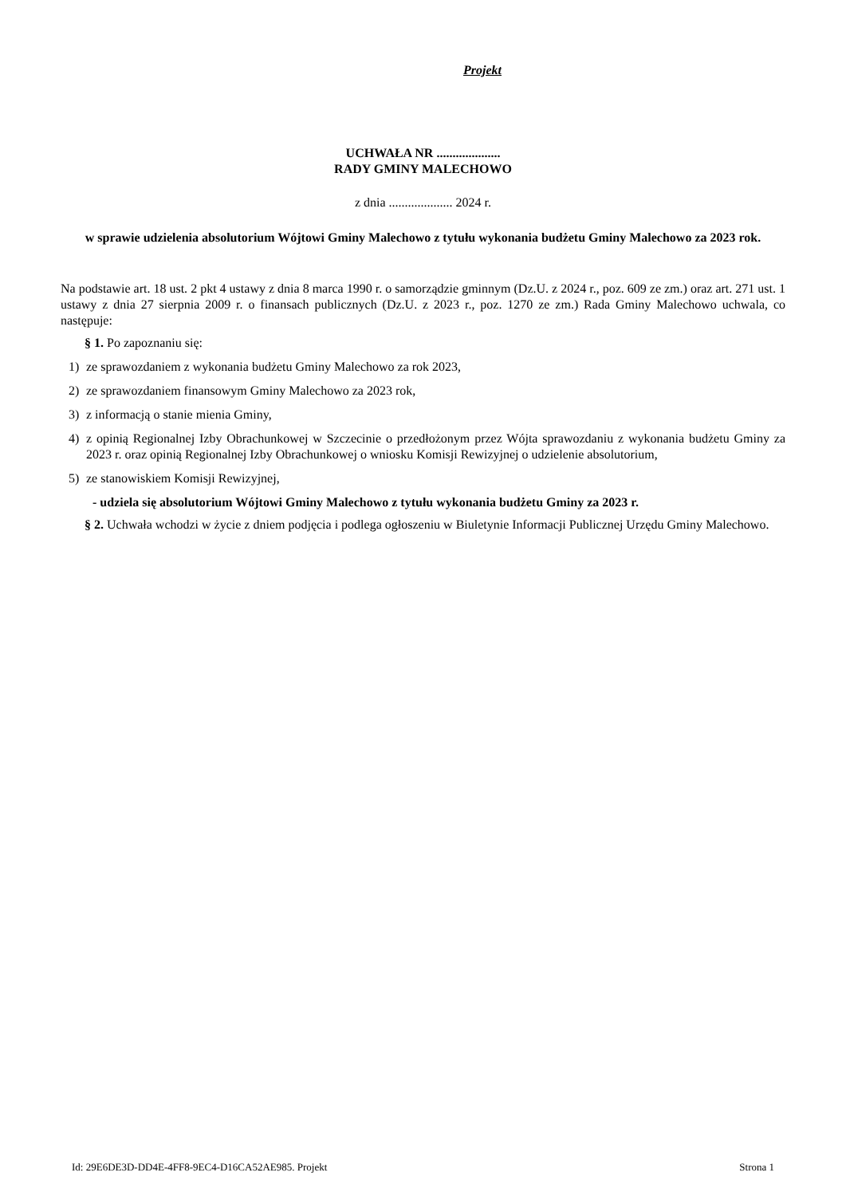Projekt
UCHWAŁA NR ....................
RADY GMINY MALECHOWO
z dnia .................... 2024 r.
w sprawie udzielenia absolutorium Wójtowi Gminy Malechowo z tytułu wykonania budżetu Gminy Malechowo za 2023 rok.
Na podstawie art. 18 ust. 2 pkt 4 ustawy z dnia 8 marca 1990 r. o samorządzie gminnym (Dz.U. z 2024 r., poz. 609 ze zm.) oraz art. 271 ust. 1 ustawy z dnia 27 sierpnia 2009 r. o finansach publicznych (Dz.U. z 2023 r., poz. 1270 ze zm.) Rada Gminy Malechowo uchwala, co następuje:
§ 1. Po zapoznaniu się:
1) ze sprawozdaniem z wykonania budżetu Gminy Malechowo za rok 2023,
2) ze sprawozdaniem finansowym Gminy Malechowo za 2023 rok,
3) z informacją o stanie mienia Gminy,
4) z opinią Regionalnej Izby Obrachunkowej w Szczecinie o przedłożonym przez Wójta sprawozdaniu z wykonania budżetu Gminy za 2023 r. oraz opinią Regionalnej Izby Obrachunkowej o wniosku Komisji Rewizyjnej o udzielenie absolutorium,
5) ze stanowiskiem Komisji Rewizyjnej,
- udziela się absolutorium Wójtowi Gminy Malechowo z tytułu wykonania budżetu Gminy za 2023 r.
§ 2. Uchwała wchodzi w życie z dniem podjęcia i podlega ogłoszeniu w Biuletynie Informacji Publicznej Urzędu Gminy Malechowo.
Id: 29E6DE3D-DD4E-4FF8-9EC4-D16CA52AE985. Projekt Strona 1